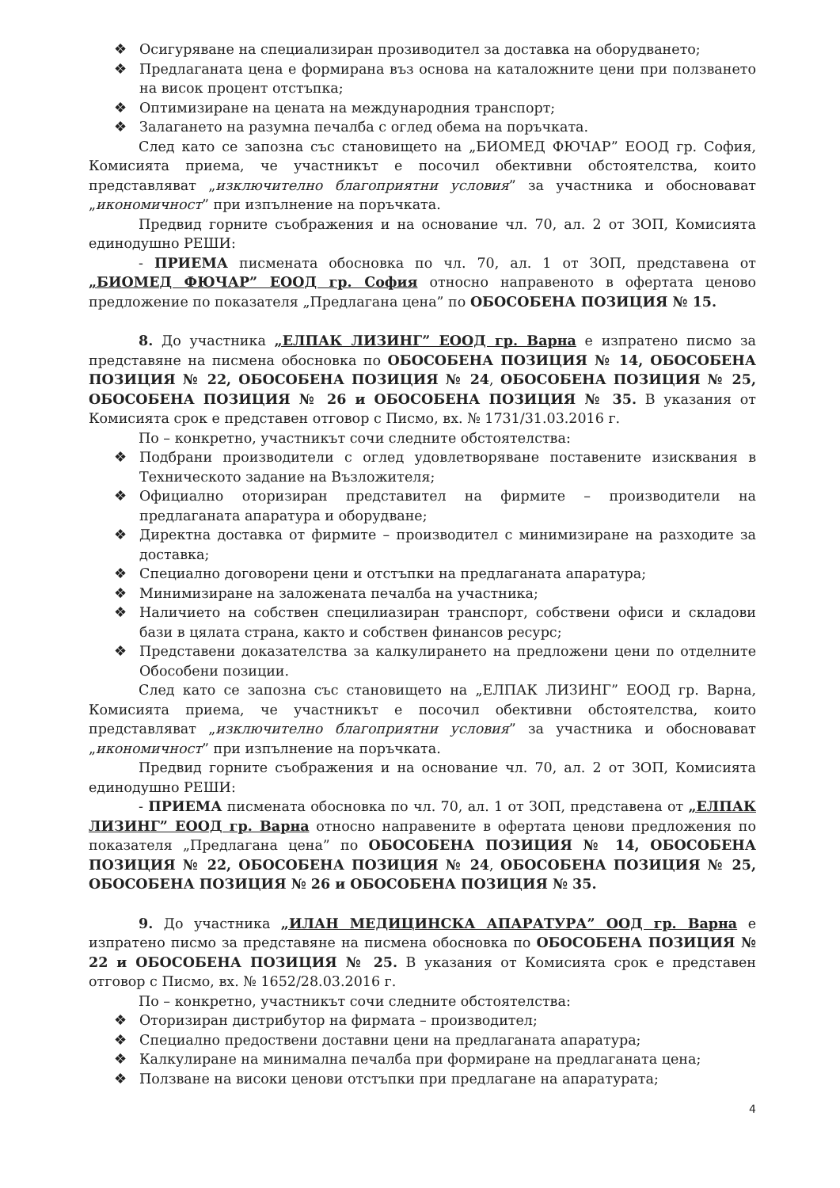❖ Осигуряване на специализиран прозиводител за доставка на оборудването;
❖ Предлаганата цена е формирана въз основа на каталожните цени при ползването на висок процент отстъпка;
❖ Оптимизиране на цената на международния транспорт;
❖ Залагането на разумна печалба с оглед обема на поръчката.
След като се запозна със становището на „БИОМЕД ФЮЧАР” ЕООД гр. София, Комисията приема, че участникът е посочил обективни обстоятелства, които представляват „изключително благоприятни условия” за участника и обосновават „икономичност” при изпълнение на поръчката.
Предвид горните съображения и на основание чл. 70, ал. 2 от ЗОП, Комисията единодушно РЕШИ:
- ПРИЕМА писмената обосновка по чл. 70, ал. 1 от ЗОП, представена от „БИОМЕД ФЮЧАР” ЕООД гр. София относно направеното в офертата ценово предложение по показателя „Предлагана цена” по ОБОСОБЕНА ПОЗИЦИЯ № 15.
8. До участника „ЕЛПАК ЛИЗИНГ” ЕООД гр. Варна е изпратено писмо за представяне на писмена обосновка по ОБОСОБЕНА ПОЗИЦИЯ № 14, ОБОСОБЕНА ПОЗИЦИЯ № 22, ОБОСОБЕНА ПОЗИЦИЯ № 24, ОБОСОБЕНА ПОЗИЦИЯ № 25, ОБОСОБЕНА ПОЗИЦИЯ № 26 и ОБОСОБЕНА ПОЗИЦИЯ № 35. В указания от Комисията срок е представен отговор с Писмо, вх. № 1731/31.03.2016 г.
По – конкретно, участникът сочи следните обстоятелства:
❖ Подбрани производители с оглед удовлетворяване поставените изисквания в Техническото задание на Възложителя;
❖ Официално оторизиран представител на фирмите – производители на предлаганата апаратура и оборудване;
❖ Директна доставка от фирмите – производител с минимизиране на разходите за доставка;
❖ Специално договорени цени и отстъпки на предлаганата апаратура;
❖ Минимизиране на заложената печалба на участника;
❖ Наличието на собствен специлиазиран транспорт, собствени офиси и складови бази в цялата страна, както и собствен финансов ресурс;
❖ Представени доказателства за калкулирането на предложени цени по отделните Обособени позиции.
След като се запозна със становището на „ЕЛПАК ЛИЗИНГ” ЕООД гр. Варна, Комисията приема, че участникът е посочил обективни обстоятелства, които представляват „изключително благоприятни условия” за участника и обосновават „икономичност” при изпълнение на поръчката.
Предвид горните съображения и на основание чл. 70, ал. 2 от ЗОП, Комисията единодушно РЕШИ:
- ПРИЕМА писмената обосновка по чл. 70, ал. 1 от ЗОП, представена от „ЕЛПАК ЛИЗИНГ” ЕООД гр. Варна относно направените в офертата ценови предложения по показателя „Предлагана цена” по ОБОСОБЕНА ПОЗИЦИЯ № 14, ОБОСОБЕНА ПОЗИЦИЯ № 22, ОБОСОБЕНА ПОЗИЦИЯ № 24, ОБОСОБЕНА ПОЗИЦИЯ № 25, ОБОСОБЕНА ПОЗИЦИЯ № 26 и ОБОСОБЕНА ПОЗИЦИЯ № 35.
9. До участника „ИЛАН МЕДИЦИНСКА АПАРАТУРА” ООД гр. Варна е изпратено писмо за представяне на писмена обосновка по ОБОСОБЕНА ПОЗИЦИЯ № 22 и ОБОСОБЕНА ПОЗИЦИЯ № 25. В указания от Комисията срок е представен отговор с Писмо, вх. № 1652/28.03.2016 г.
По – конкретно, участникът сочи следните обстоятелства:
❖ Оторизиран дистрибутор на фирмата – производител;
❖ Специално предоствени доставни цени на предлаганата апаратура;
❖ Калкулиране на минимална печалба при формиране на предлаганата цена;
❖ Ползване на високи ценови отстъпки при предлагане на апаратурата;
4